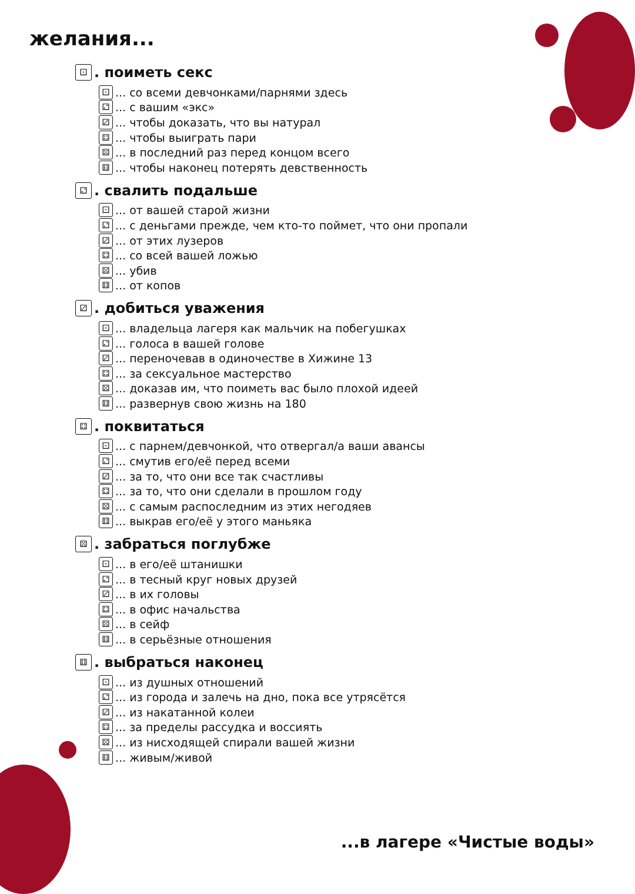желания...
⚀. поиметь секс
⚀... со всеми девчонками/парнями здесь
⚁... с вашим «экс»
⚂... чтобы доказать, что вы натурал
⚃... чтобы выиграть пари
⚄... в последний раз перед концом всего
⚅... чтобы наконец потерять девственность
⚁. свалить подальше
⚀... от вашей старой жизни
⚁... с деньгами прежде, чем кто-то поймет, что они пропали
⚂... от этих лузеров
⚃... со всей вашей ложью
⚄... убив
⚅... от копов
⚂. добиться уважения
⚀... владельца лагеря как мальчик на побегушках
⚁... голоса в вашей голове
⚂... переночевав в одиночестве в Хижине 13
⚃... за сексуальное мастерство
⚄... доказав им, что поиметь вас было плохой идеей
⚅... развернув свою жизнь на 180
⚃. поквитаться
⚀... с парнем/девчонкой, что отвергал/а ваши авансы
⚁... смутив его/её перед всеми
⚂... за то, что они все так счастливы
⚃... за то, что они сделали в прошлом году
⚄... с самым распоследним из этих негодяев
⚅... выкрав его/её у этого маньяка
⚄. забраться поглубже
⚀... в его/её штанишки
⚁... в тесный круг новых друзей
⚂... в их головы
⚃... в офис начальства
⚄... в сейф
⚅... в серьёзные отношения
⚅. выбраться наконец
⚀... из душных отношений
⚁... из города и залечь на дно, пока все утрясётся
⚂... из накатанной колеи
⚃... за пределы рассудка и воссиять
⚄... из нисходящей спирали вашей жизни
⚅... живым/живой
...в лагере «Чистые воды»